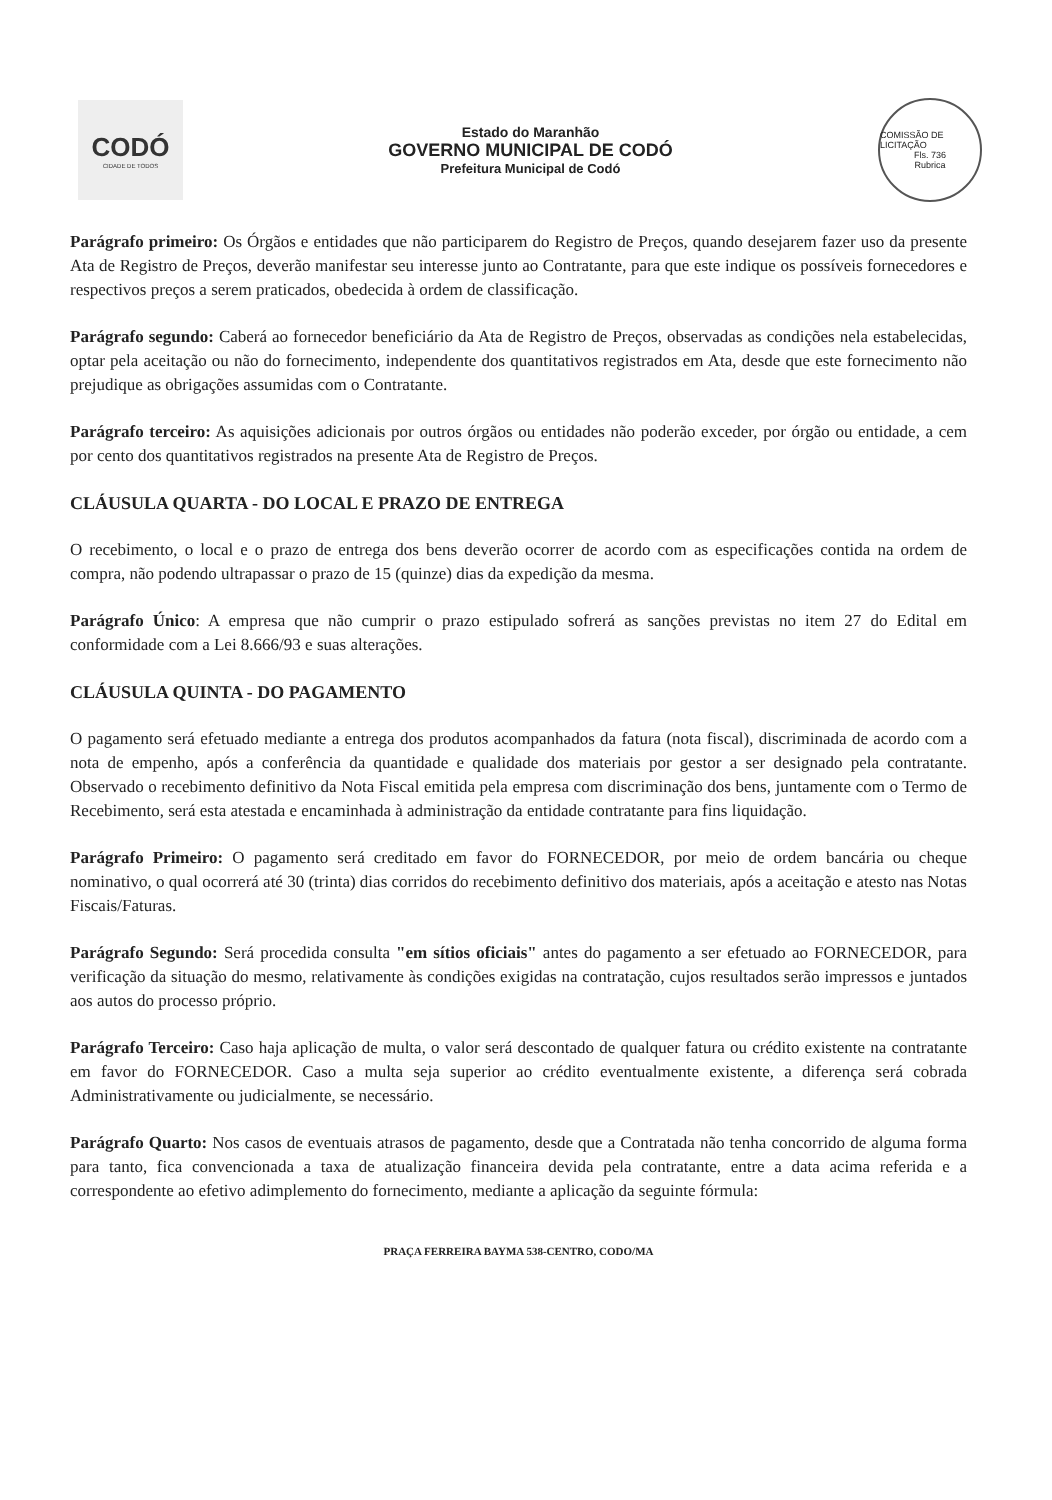CODÓ
CIDADE DE TODOS
Estado do Maranhão
GOVERNO MUNICIPAL DE CODÓ
Prefeitura Municipal de Codó
COMISSÃO DE LICITAÇÃO
Fls. 736
Rubrica
Parágrafo primeiro: Os Órgãos e entidades que não participarem do Registro de Preços, quando desejarem fazer uso da presente Ata de Registro de Preços, deverão manifestar seu interesse junto ao Contratante, para que este indique os possíveis fornecedores e respectivos preços a serem praticados, obedecida à ordem de classificação.
Parágrafo segundo: Caberá ao fornecedor beneficiário da Ata de Registro de Preços, observadas as condições nela estabelecidas, optar pela aceitação ou não do fornecimento, independente dos quantitativos registrados em Ata, desde que este fornecimento não prejudique as obrigações assumidas com o Contratante.
Parágrafo terceiro: As aquisições adicionais por outros órgãos ou entidades não poderão exceder, por órgão ou entidade, a cem por cento dos quantitativos registrados na presente Ata de Registro de Preços.
CLÁUSULA QUARTA - DO LOCAL E PRAZO DE ENTREGA
O recebimento, o local e o prazo de entrega dos bens deverão ocorrer de acordo com as especificações contida na ordem de compra, não podendo ultrapassar o prazo de 15 (quinze) dias da expedição da mesma.
Parágrafo Único: A empresa que não cumprir o prazo estipulado sofrerá as sanções previstas no item 27 do Edital em conformidade com a Lei 8.666/93 e suas alterações.
CLÁUSULA QUINTA - DO PAGAMENTO
O pagamento será efetuado mediante a entrega dos produtos acompanhados da fatura (nota fiscal), discriminada de acordo com a nota de empenho, após a conferência da quantidade e qualidade dos materiais por gestor a ser designado pela contratante. Observado o recebimento definitivo da Nota Fiscal emitida pela empresa com discriminação dos bens, juntamente com o Termo de Recebimento, será esta atestada e encaminhada à administração da entidade contratante para fins liquidação.
Parágrafo Primeiro: O pagamento será creditado em favor do FORNECEDOR, por meio de ordem bancária ou cheque nominativo, o qual ocorrerá até 30 (trinta) dias corridos do recebimento definitivo dos materiais, após a aceitação e atesto nas Notas Fiscais/Faturas.
Parágrafo Segundo: Será procedida consulta "em sítios oficiais" antes do pagamento a ser efetuado ao FORNECEDOR, para verificação da situação do mesmo, relativamente às condições exigidas na contratação, cujos resultados serão impressos e juntados aos autos do processo próprio.
Parágrafo Terceiro: Caso haja aplicação de multa, o valor será descontado de qualquer fatura ou crédito existente na contratante em favor do FORNECEDOR. Caso a multa seja superior ao crédito eventualmente existente, a diferença será cobrada Administrativamente ou judicialmente, se necessário.
Parágrafo Quarto: Nos casos de eventuais atrasos de pagamento, desde que a Contratada não tenha concorrido de alguma forma para tanto, fica convencionada a taxa de atualização financeira devida pela contratante, entre a data acima referida e a correspondente ao efetivo adimplemento do fornecimento, mediante a aplicação da seguinte fórmula:
PRAÇA FERREIRA BAYMA 538-CENTRO, CODO/MA